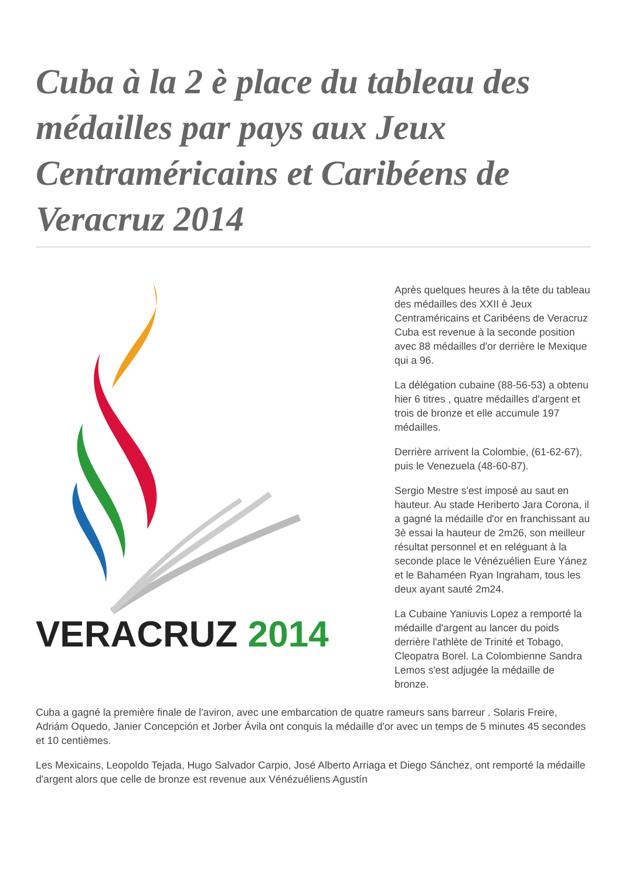Cuba à la 2 è place du tableau des médailles par pays aux Jeux Centraméricains et Caribéens de Veracruz 2014
VERACRUZ 2014
Après quelques heures à la tête du tableau des médailles des XXII è Jeux Centraméricains et Caribéens de Veracruz Cuba est revenue à la seconde position avec 88 médailles d'or derrière le Mexique qui a 96.
La délégation cubaine (88-56-53) a obtenu hier 6 titres , quatre médailles d'argent et trois de bronze et elle accumule 197 médailles.
Derrière arrivent la Colombie, (61-62-67), puis le Venezuela (48-60-87).
Sergio Mestre s'est imposé au saut en hauteur. Au stade Heriberto Jara Corona, il a gagné la médaille d'or en franchissant au 3è essai la hauteur de 2m26, son meilleur résultat personnel et en reléguant à la seconde place le Vénézuélien Eure Yánez et le Bahaméen Ryan Ingraham, tous les deux ayant sauté 2m24.
La Cubaine Yaniuvis Lopez a remporté la médaille d'argent au lancer du poids derrière l'athlète de Trinité et Tobago, Cleopatra Borel. La Colombienne Sandra Lemos s'est adjugée la médaille de bronze.
Cuba a gagné la première finale de l'aviron, avec une embarcation de quatre rameurs sans barreur . Solaris Freire, Adriám Oquedo, Janier Concepción et Jorber Ávila ont conquis la médaille d'or avec un temps de 5 minutes 45 secondes et 10 centièmes.
Les Mexicains, Leopoldo Tejada, Hugo Salvador Carpio, José Alberto Arriaga et Diego Sánchez, ont remporté la médaille d'argent alors que celle de bronze est revenue aux Vénézuéliens Agustín